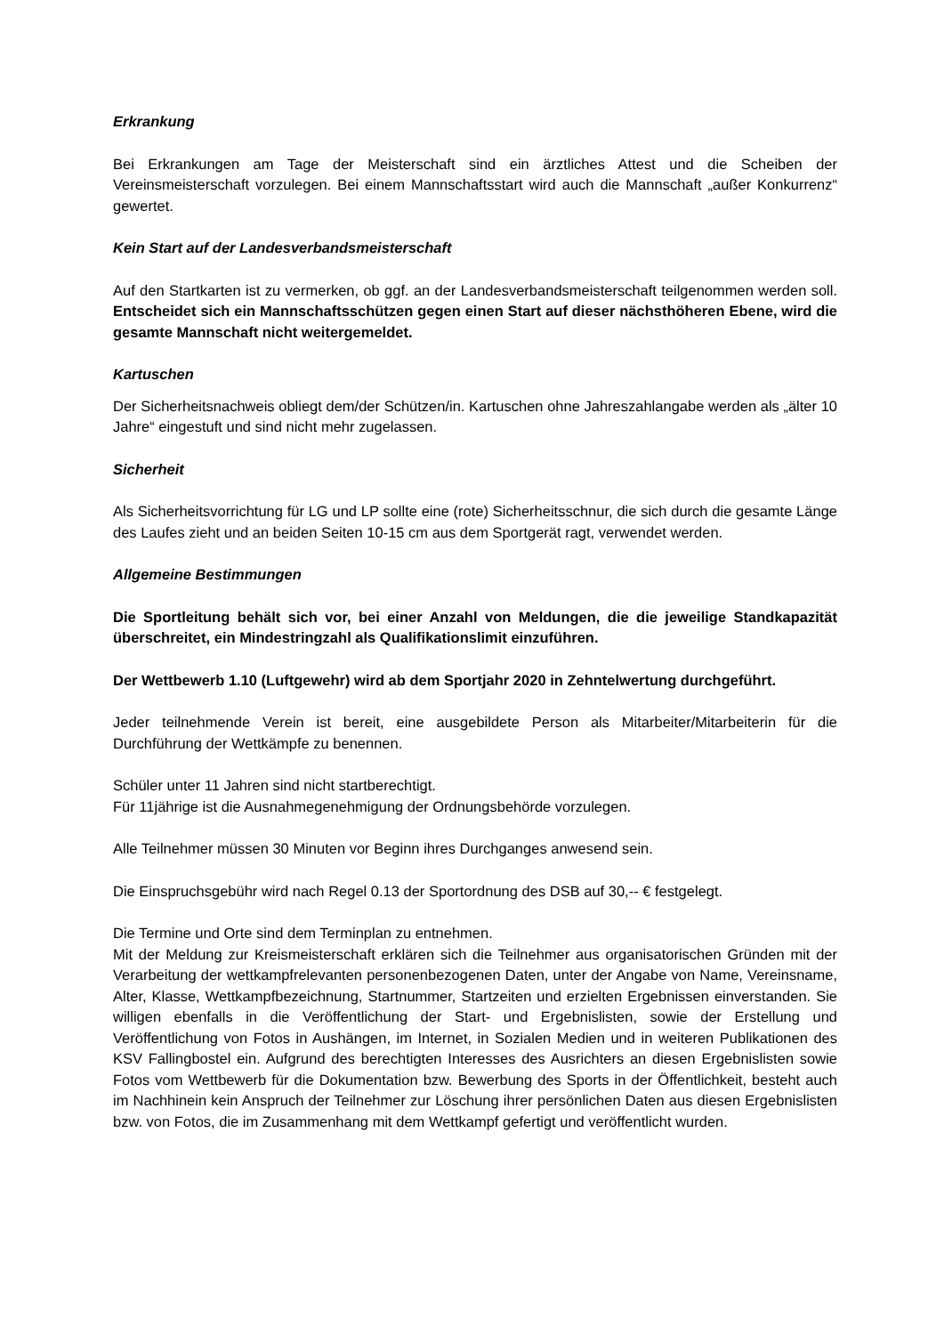Erkrankung
Bei Erkrankungen am Tage der Meisterschaft sind ein ärztliches Attest und die Scheiben der Vereinsmeisterschaft vorzulegen. Bei einem Mannschaftsstart wird auch die Mannschaft „außer Konkurrenz“ gewertet.
Kein Start auf der Landesverbandsmeisterschaft
Auf den Startkarten ist zu vermerken, ob ggf. an der Landesverbandsmeisterschaft teilgenommen werden soll. Entscheidet sich ein Mannschaftsschützen gegen einen Start auf dieser nächsthöheren Ebene, wird die gesamte Mannschaft nicht weitergemeldet.
Kartuschen
Der Sicherheitsnachweis obliegt dem/der Schützen/in. Kartuschen ohne Jahreszahlangabe werden als „älter 10 Jahre“ eingestuft und sind nicht mehr zugelassen.
Sicherheit
Als Sicherheitsvorrichtung für LG und LP sollte eine (rote) Sicherheitsschnur, die sich durch die gesamte Länge des Laufes zieht und an beiden Seiten 10-15 cm aus dem Sportgerät ragt, verwendet werden.
Allgemeine Bestimmungen
Die Sportleitung behält sich vor, bei einer Anzahl von Meldungen, die die jeweilige Standkapazität überschreitet, ein Mindestringzahl als Qualifikationslimit einzuführen.
Der Wettbewerb 1.10 (Luftgewehr) wird ab dem Sportjahr 2020 in Zehntelwertung durchgeführt.
Jeder teilnehmende Verein ist bereit, eine ausgebildete Person als Mitarbeiter/Mitarbeiterin für die Durchführung der Wettkämpfe zu benennen.
Schüler unter 11 Jahren sind nicht startberechtigt.
Für 11jährige ist die Ausnahmegenehmigung der Ordnungsbehörde vorzulegen.
Alle Teilnehmer müssen 30 Minuten vor Beginn ihres Durchganges anwesend sein.
Die Einspruchsgebühr wird nach Regel 0.13 der Sportordnung des DSB auf 30,-- € festgelegt.
Die Termine und Orte sind dem Terminplan zu entnehmen.
Mit der Meldung zur Kreismeisterschaft erklären sich die Teilnehmer aus organisatorischen Gründen mit der Verarbeitung der wettkampfrelevanten personenbezogenen Daten, unter der Angabe von Name, Vereinsname, Alter, Klasse, Wettkampfbezeichnung, Startnummer, Startzeiten und erzielten Ergebnissen einverstanden. Sie willigen ebenfalls in die Veröffentlichung der Start- und Ergebnislisten, sowie der Erstellung und Veröffentlichung von Fotos in Aushängen, im Internet, in Sozialen Medien und in weiteren Publikationen des KSV Fallingbostel ein. Aufgrund des berechtigten Interesses des Ausrichters an diesen Ergebnislisten sowie Fotos vom Wettbewerb für die Dokumentation bzw. Bewerbung des Sports in der Öffentlichkeit, besteht auch im Nachhinein kein Anspruch der Teilnehmer zur Löschung ihrer persönlichen Daten aus diesen Ergebnislisten bzw. von Fotos, die im Zusammenhang mit dem Wettkampf gefertigt und veröffentlicht wurden.